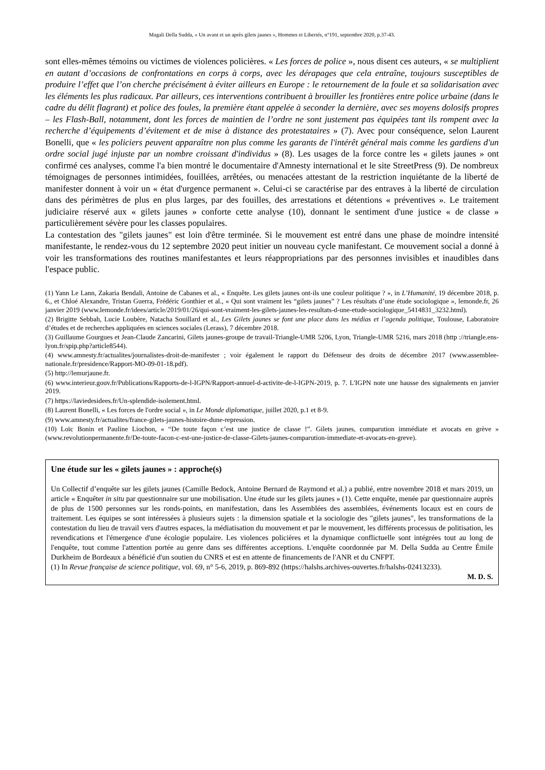Magali Della Sudda, « Un avant et un après gilets jaunes », Hommes et Libertés, n°191, septembre 2020, p.37-43.
sont elles-mêmes témoins ou victimes de violences policières. « Les forces de police », nous disent ces auteurs, « se multiplient en autant d’occasions de confrontations en corps à corps, avec les dérapages que cela entraîne, toujours susceptibles de produire l’effet que l’on cherche précisément à éviter ailleurs en Europe : le retournement de la foule et sa solidarisation avec les éléments les plus radicaux. Par ailleurs, ces interventions contribuent à brouiller les frontières entre police urbaine (dans le cadre du délit flagrant) et police des foules, la première étant appelée à seconder la dernière, avec ses moyens dolosifs propres – les Flash-Ball, notamment, dont les forces de maintien de l’ordre ne sont justement pas équipées tant ils rompent avec la recherche d’équipements d’évitement et de mise à distance des protestataires » (7). Avec pour conséquence, selon Laurent Bonelli, que « les policiers peuvent apparaître non plus comme les garants de l'intérêt général mais comme les gardiens d'un ordre social jugé injuste par un nombre croissant d'individus » (8). Les usages de la force contre les « gilets jaunes » ont confirmé ces analyses, comme l'a bien montré le documentaire d'Amnesty international et le site StreetPress (9). De nombreux témoignages de personnes intimidées, fouillées, arrêtées, ou menacées attestant de la restriction inquiétante de la liberté de manifester donnent à voir un « état d'urgence permanent ». Celui-ci se caractérise par des entraves à la liberté de circulation dans des périmètres de plus en plus larges, par des fouilles, des arrestations et détentions « préventives ». Le traitement judiciaire réservé aux « gilets jaunes » conforte cette analyse (10), donnant le sentiment d'une justice « de classe » particulièrement sévère pour les classes populaires.
La contestation des "gilets jaunes" est loin d'être terminée. Si le mouvement est entré dans une phase de moindre intensité manifestante, le rendez-vous du 12 septembre 2020 peut initier un nouveau cycle manifestant. Ce mouvement social a donné à voir les transformations des routines manifestantes et leurs réappropriations par des personnes invisibles et inaudibles dans l'espace public.
(1) Yann Le Lann, Zakaria Bendali, Antoine de Cabanes et al., « Enquête. Les gilets jaunes ont-ils une couleur politique ? », in L’Humanité, 19 décembre 2018, p. 6., et Chloé Alexandre, Tristan Guerra, Frédéric Gonthier et al., « Qui sont vraiment les “gilets jaunes” ? Les résultats d’une étude sociologique », lemonde.fr, 26 janvier 2019 (www.lemonde.fr/idees/article/2019/01/26/qui-sont-vraiment-les-gilets-jaunes-les-resultats-d-une-etude-sociologique_5414831_3232.html).
(2) Brigitte Sebbah, Lucie Loubère, Natacha Souillard et al., Les Gilets jaunes se font une place dans les médias et l’agenda politique, Toulouse, Laboratoire d’études et de recherches appliquées en sciences sociales (Lerass), 7 décembre 2018.
(3) Guillaume Gourgues et Jean-Claude Zancarini, Gilets jaunes-groupe de travail-Triangle-UMR 5206, Lyon, Triangle-UMR 5216, mars 2018 (http ://triangle.ens-lyon.fr/spip.php?article8544).
(4) www.amnesty.fr/actualites/journalistes-droit-de-manifester ; voir également le rapport du Défenseur des droits de décembre 2017 (www.assemblee-nationale.fr/presidence/Rapport-MO-09-01-18.pdf).
(5) http://lemurjaune.fr.
(6) www.interieur.gouv.fr/Publications/Rapports-de-l-IGPN/Rapport-annuel-d-activite-de-l-IGPN-2019, p. 7. L'IGPN note une hausse des signalements en janvier 2019.
(7) https://laviedesidees.fr/Un-splendide-isolement.html.
(8) Laurent Bonelli, « Les forces de l'ordre social », in Le Monde diplomatique, juillet 2020, p.1 et 8-9.
(9) www.amnesty.fr/actualites/france-gilets-jaunes-histoire-dune-repression.
(10) Loïc Bonin et Pauline Liochon, « “De toute façon c’est une justice de classe !”. Gilets jaunes, comparution immédiate et avocats en grève » (www.revolutionpermanente.fr/De-toute-facon-c-est-une-justice-de-classe-Gilets-jaunes-comparution-immediate-et-avocats-en-greve).
Une étude sur les « gilets jaunes » : approche(s)
Un Collectif d’enquête sur les gilets jaunes (Camille Bedock, Antoine Bernard de Raymond et al.) a publié, entre novembre 2018 et mars 2019, un article « Enquêter in situ par questionnaire sur une mobilisation. Une étude sur les gilets jaunes » (1). Cette enquête, menée par questionnaire auprès de plus de 1500 personnes sur les ronds-points, en manifestation, dans les Assemblées des assemblées, événements locaux est en cours de traitement. Les équipes se sont intéressées à plusieurs sujets : la dimension spatiale et la sociologie des "gilets jaunes", les transformations de la contestation du lieu de travail vers d'autres espaces, la médiatisation du mouvement et par le mouvement, les différents processus de politisation, les revendications et l'émergence d'une écologie populaire. Les violences policières et la dynamique conflictuelle sont intégrées tout au long de l'enquête, tout comme l'attention portée au genre dans ses différentes acceptions. L'enquête coordonnée par M. Della Sudda au Centre Émile Durkheim de Bordeaux a bénéficié d'un soutien du CNRS et est en attente de financements de l'ANR et du CNFPT.
(1) In Revue française de science politique, vol. 69, n° 5-6, 2019, p. 869-892 (https://halshs.archives-ouvertes.fr/halshs-02413233).
M. D. S.